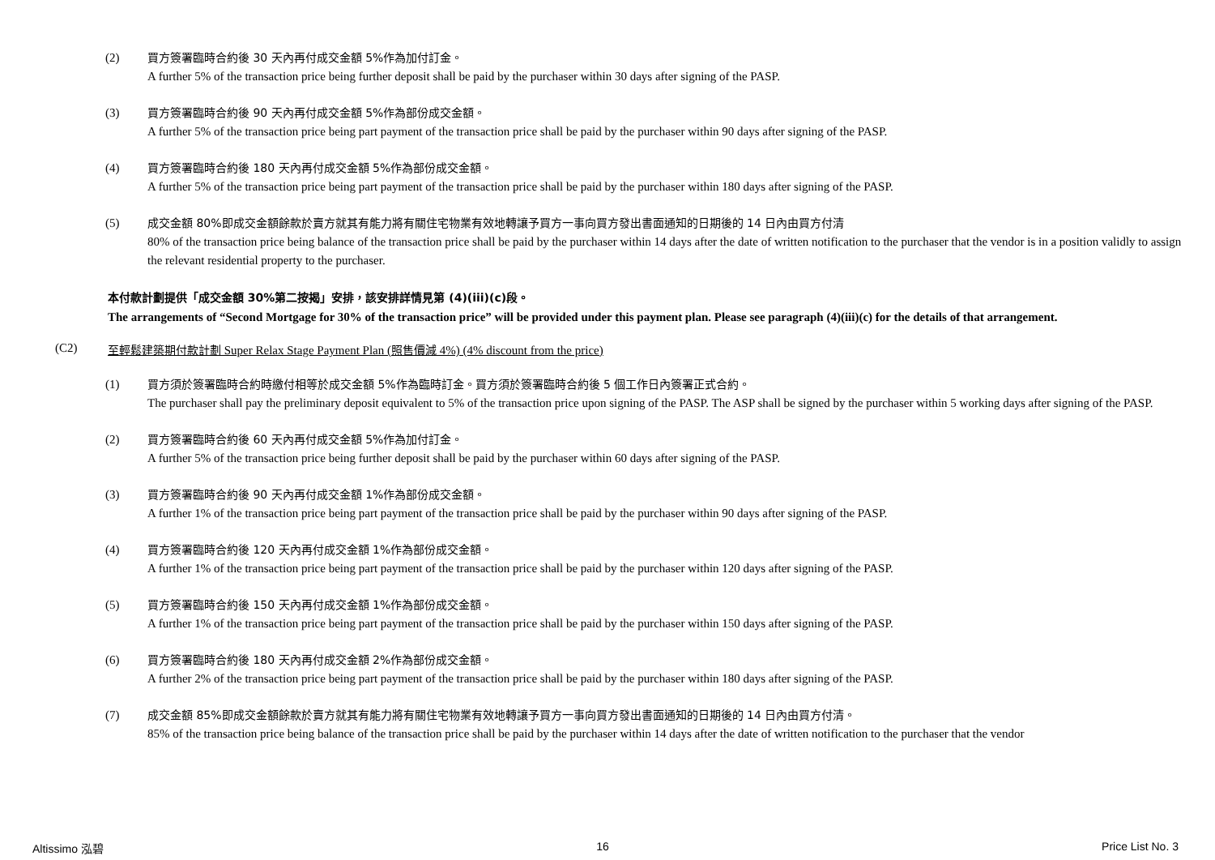(2) 買方簽署臨時合約後 30 天內再付成交金額 5%作為加付訂金。
A further 5% of the transaction price being further deposit shall be paid by the purchaser within 30 days after signing of the PASP.
(3) 買方簽署臨時合約後 90 天內再付成交金額 5%作為部份成交金額。
A further 5% of the transaction price being part payment of the transaction price shall be paid by the purchaser within 90 days after signing of the PASP.
(4) 買方簽署臨時合約後 180 天內再付成交金額 5%作為部份成交金額。
A further 5% of the transaction price being part payment of the transaction price shall be paid by the purchaser within 180 days after signing of the PASP.
(5) 成交金額 80%即成交金額餘款於賣方就其有能力將有關住宅物業有效地轉讓予買方一事向買方發出書面通知的日期後的 14 日內由買方付清
80% of the transaction price being balance of the transaction price shall be paid by the purchaser within 14 days after the date of written notification to the purchaser that the vendor is in a position validly to assign the relevant residential property to the purchaser.
本付款計劃提供「成交金額 30%第二按揭」安排，該安排詳情見第 (4)(iii)(c)段。
The arrangements of “Second Mortgage for 30% of the transaction price” will be provided under this payment plan. Please see paragraph (4)(iii)(c) for the details of that arrangement.
(C2) 至輕鬆建築期付款計劃 Super Relax Stage Payment Plan (照售價減 4%) (4% discount from the price)
(1) 買方須於簽署臨時合約時繳付相等於成交金額 5%作為臨時訂金。買方須於簽署臨時合約後 5 個工作日內簽署正式合約。
The purchaser shall pay the preliminary deposit equivalent to 5% of the transaction price upon signing of the PASP. The ASP shall be signed by the purchaser within 5 working days after signing of the PASP.
(2) 買方簽署臨時合約後 60 天內再付成交金額 5%作為加付訂金。
A further 5% of the transaction price being further deposit shall be paid by the purchaser within 60 days after signing of the PASP.
(3) 買方簽署臨時合約後 90 天內再付成交金額 1%作為部份成交金額。
A further 1% of the transaction price being part payment of the transaction price shall be paid by the purchaser within 90 days after signing of the PASP.
(4) 買方簽署臨時合約後 120 天內再付成交金額 1%作為部份成交金額。
A further 1% of the transaction price being part payment of the transaction price shall be paid by the purchaser within 120 days after signing of the PASP.
(5) 買方簽署臨時合約後 150 天內再付成交金額 1%作為部份成交金額。
A further 1% of the transaction price being part payment of the transaction price shall be paid by the purchaser within 150 days after signing of the PASP.
(6) 買方簽署臨時合約後 180 天內再付成交金額 2%作為部份成交金額。
A further 2% of the transaction price being part payment of the transaction price shall be paid by the purchaser within 180 days after signing of the PASP.
(7) 成交金額 85%即成交金額餘款於賣方就其有能力將有關住宅物業有效地轉讓予買方一事向買方發出書面通知的日期後的 14 日內由買方付清。
85% of the transaction price being balance of the transaction price shall be paid by the purchaser within 14 days after the date of written notification to the purchaser that the vendor
Altissimo 泓碧 16 Price List No. 3